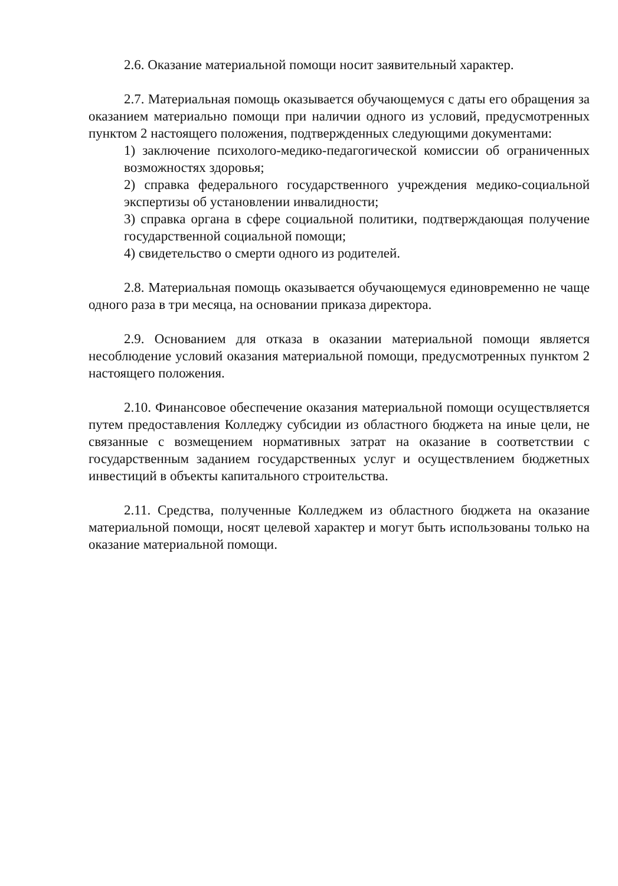2.6. Оказание материальной помощи носит заявительный характер.
2.7. Материальная помощь оказывается обучающемуся с даты его обращения за оказанием материально помощи при наличии одного из условий, предусмотренных пунктом 2 настоящего положения, подтвержденных следующими документами:
1) заключение психолого-медико-педагогической комиссии об ограниченных возможностях здоровья;
2) справка федерального государственного учреждения медико-социальной экспертизы об установлении инвалидности;
3) справка органа в сфере социальной политики, подтверждающая получение государственной социальной помощи;
4) свидетельство о смерти одного из родителей.
2.8. Материальная помощь оказывается обучающемуся единовременно не чаще одного раза в три месяца, на основании приказа директора.
2.9. Основанием для отказа в оказании материальной помощи является несоблюдение условий оказания материальной помощи, предусмотренных пунктом 2 настоящего положения.
2.10. Финансовое обеспечение оказания материальной помощи осуществляется путем предоставления Колледжу субсидии из областного бюджета на иные цели, не связанные с возмещением нормативных затрат на оказание в соответствии с государственным заданием государственных услуг и осуществлением бюджетных инвестиций в объекты капитального строительства.
2.11. Средства, полученные Колледжем из областного бюджета на оказание материальной помощи, носят целевой характер и могут быть использованы только на оказание материальной помощи.